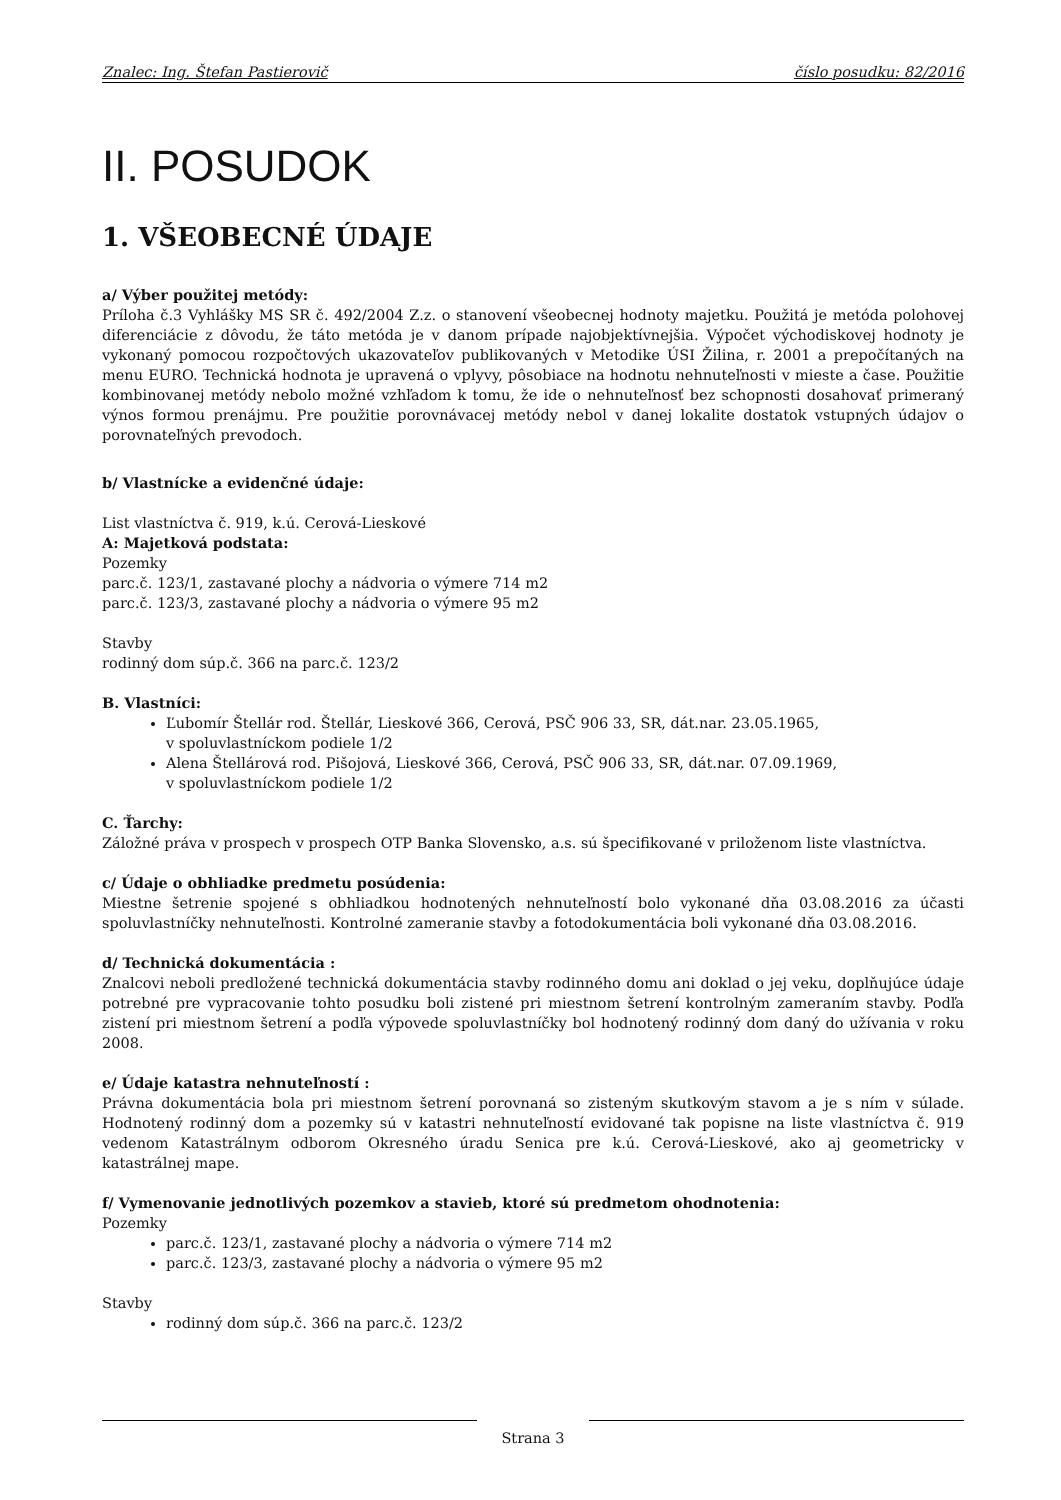Znalec: Ing. Štefan Pastierovič číslo posudku: 82/2016
II. POSUDOK
1. VŠEOBECNÉ ÚDAJE
a/ Výber použitej metódy:
Príloha č.3 Vyhlášky MS SR č. 492/2004 Z.z. o stanovení všeobecnej hodnoty majetku. Použitá je metóda polohovej diferenciácie z dôvodu, že táto metóda je v danom prípade najobjektívnejšia. Výpočet východiskovej hodnoty je vykonaný pomocou rozpočtových ukazovateľov publikovaných v Metodike ÚSI Žilina, r. 2001 a prepočítaných na menu EURO. Technická hodnota je upravená o vplyvy, pôsobiace na hodnotu nehnuteľnosti v mieste a čase. Použitie kombinovanej metódy nebolo možné vzhľadom k tomu, že ide o nehnuteľnosť bez schopnosti dosahovať primeraný výnos formou prenájmu. Pre použitie porovnávacej metódy nebol v danej lokalite dostatok vstupných údajov o porovnateľných prevodoch.
b/ Vlastnícke a evidenčné údaje:
List vlastníctva č. 919, k.ú. Cerová-Lieskové
A: Majetková podstata:
Pozemky
parc.č. 123/1, zastavané plochy a nádvoria o výmere 714 m2
parc.č. 123/3, zastavané plochy a nádvoria o výmere 95 m2
Stavby
rodinný dom súp.č. 366 na parc.č. 123/2
B. Vlastníci:
Ľubomír Štellár rod. Štellár, Lieskové 366, Cerová, PSČ 906 33, SR, dát.nar. 23.05.1965,
v spoluvlastníckom podiele 1/2
Alena Štellárová rod. Pišojová, Lieskové 366, Cerová, PSČ 906 33, SR, dát.nar. 07.09.1969,
v spoluvlastníckom podiele 1/2
C. Ťarchy:
Záložné práva v prospech v prospech OTP Banka Slovensko, a.s. sú špecifikované v priloženom liste vlastníctva.
c/ Údaje o obhliadke predmetu posúdenia:
Miestne šetrenie spojené s obhliadkou hodnotených nehnuteľností bolo vykonané dňa 03.08.2016 za účasti spoluvlastníčky nehnuteľnosti. Kontrolné zameranie stavby a fotodokumentácia boli vykonané dňa 03.08.2016.
d/ Technická dokumentácia :
Znalcovi neboli predložené technická dokumentácia stavby rodinného domu ani doklad o jej veku, doplňujúce údaje potrebné pre vypracovanie tohto posudku boli zistené pri miestnom šetrení kontrolným zameraním stavby. Podľa zistení pri miestnom šetrení a podľa výpovede spoluvlastníčky bol hodnotený rodinný dom daný do užívania v roku 2008.
e/ Údaje katastra nehnuteľností :
Právna dokumentácia bola pri miestnom šetrení porovnaná so zisteným skutkovým stavom a je s ním v súlade. Hodnotený rodinný dom a pozemky sú v katastri nehnuteľností evidované tak popisne na liste vlastníctva č. 919 vedenom Katastrálnym odborom Okresného úradu Senica pre k.ú. Cerová-Lieskové, ako aj geometricky v katastrálnej mape.
f/ Vymenovanie jednotlivých pozemkov a stavieb, ktoré sú predmetom ohodnotenia:
Pozemky
parc.č. 123/1, zastavané plochy a nádvoria o výmere 714 m2
parc.č. 123/3, zastavané plochy a nádvoria o výmere 95 m2
Stavby
rodinný dom súp.č. 366 na parc.č. 123/2
Strana 3